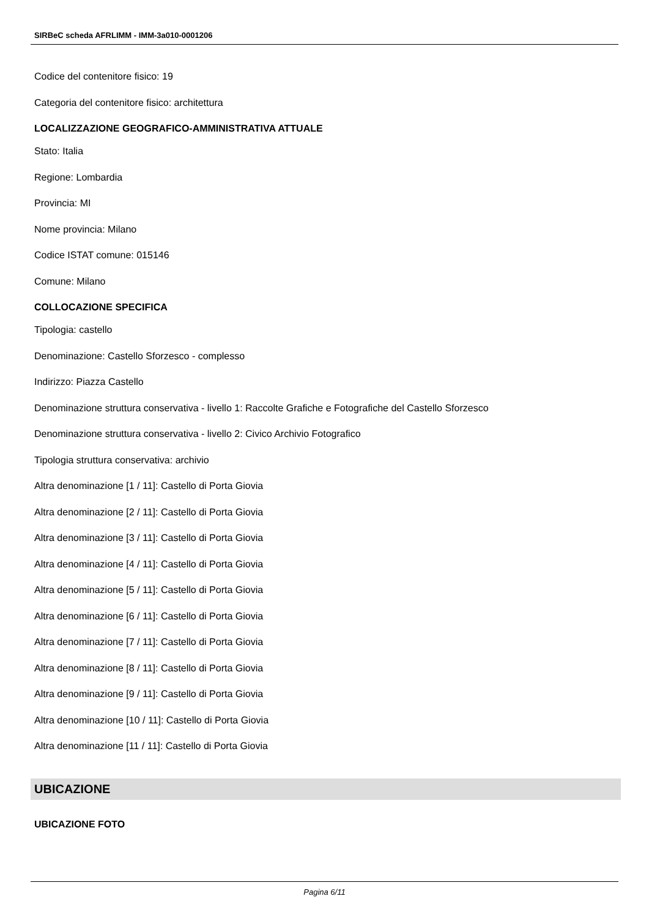SIRBeC scheda AFRLIMM - IMM-3a010-0001206
Codice del contenitore fisico: 19
Categoria del contenitore fisico: architettura
LOCALIZZAZIONE GEOGRAFICO-AMMINISTRATIVA ATTUALE
Stato: Italia
Regione: Lombardia
Provincia: MI
Nome provincia: Milano
Codice ISTAT comune: 015146
Comune: Milano
COLLOCAZIONE SPECIFICA
Tipologia: castello
Denominazione: Castello Sforzesco - complesso
Indirizzo: Piazza Castello
Denominazione struttura conservativa - livello 1: Raccolte Grafiche e Fotografiche del Castello Sforzesco
Denominazione struttura conservativa - livello 2: Civico Archivio Fotografico
Tipologia struttura conservativa: archivio
Altra denominazione [1 / 11]: Castello di Porta Giovia
Altra denominazione [2 / 11]: Castello di Porta Giovia
Altra denominazione [3 / 11]: Castello di Porta Giovia
Altra denominazione [4 / 11]: Castello di Porta Giovia
Altra denominazione [5 / 11]: Castello di Porta Giovia
Altra denominazione [6 / 11]: Castello di Porta Giovia
Altra denominazione [7 / 11]: Castello di Porta Giovia
Altra denominazione [8 / 11]: Castello di Porta Giovia
Altra denominazione [9 / 11]: Castello di Porta Giovia
Altra denominazione [10 / 11]: Castello di Porta Giovia
Altra denominazione [11 / 11]: Castello di Porta Giovia
UBICAZIONE
UBICAZIONE FOTO
Pagina 6/11